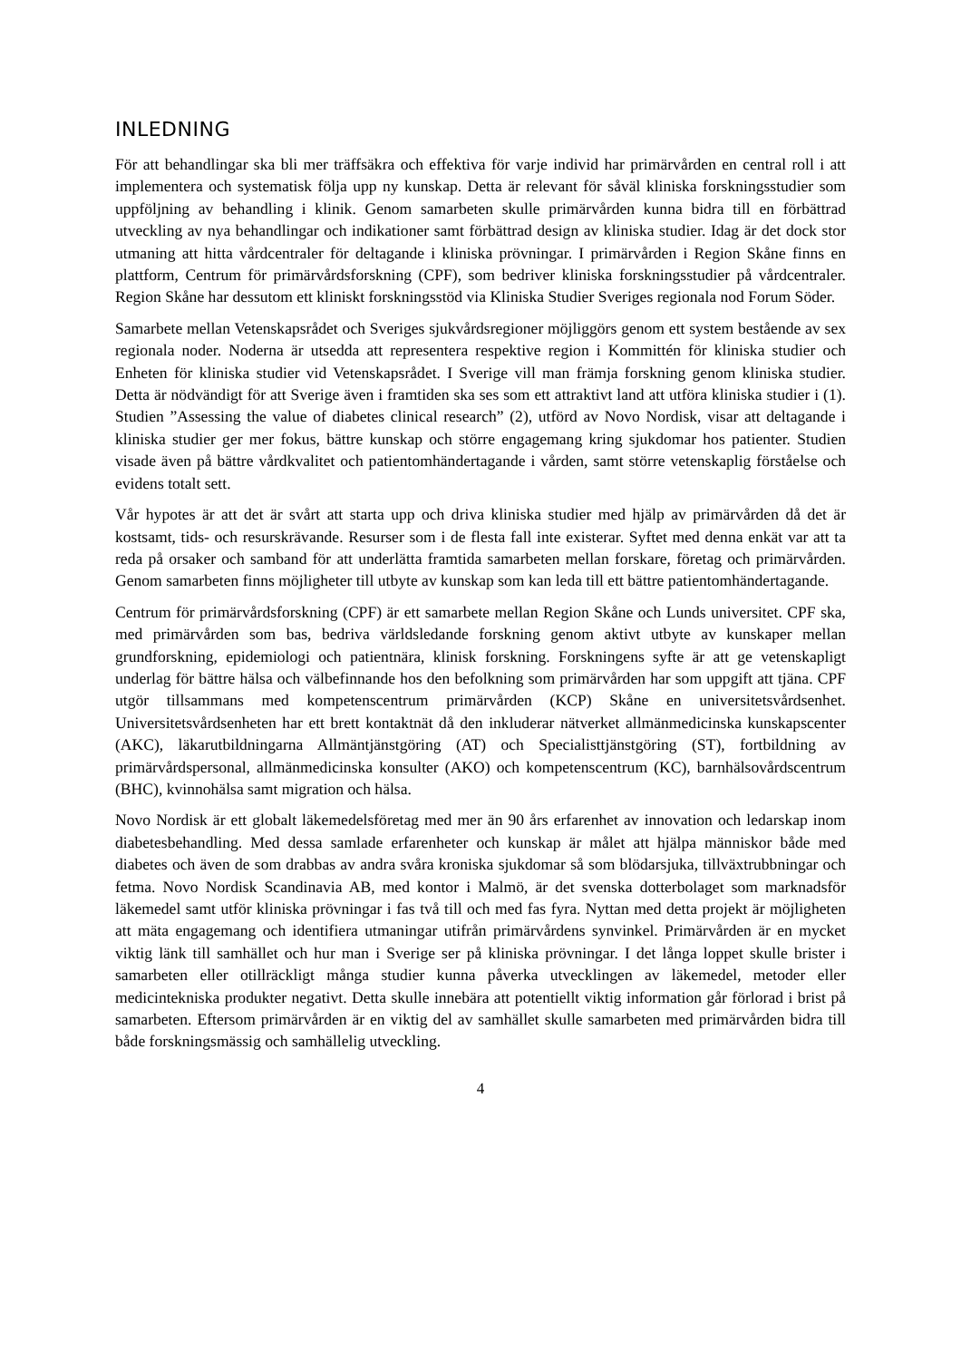INLEDNING
För att behandlingar ska bli mer träffsäkra och effektiva för varje individ har primärvården en central roll i att implementera och systematisk följa upp ny kunskap. Detta är relevant för såväl kliniska forskningsstudier som uppföljning av behandling i klinik. Genom samarbeten skulle primärvården kunna bidra till en förbättrad utveckling av nya behandlingar och indikationer samt förbättrad design av kliniska studier. Idag är det dock stor utmaning att hitta vårdcentraler för deltagande i kliniska prövningar. I primärvården i Region Skåne finns en plattform, Centrum för primärvårdsforskning (CPF), som bedriver kliniska forskningsstudier på vårdcentraler. Region Skåne har dessutom ett kliniskt forskningsstöd via Kliniska Studier Sveriges regionala nod Forum Söder.
Samarbete mellan Vetenskapsrådet och Sveriges sjukvårdsregioner möjliggörs genom ett system bestående av sex regionala noder. Noderna är utsedda att representera respektive region i Kommittén för kliniska studier och Enheten för kliniska studier vid Vetenskapsrådet. I Sverige vill man främja forskning genom kliniska studier. Detta är nödvändigt för att Sverige även i framtiden ska ses som ett attraktivt land att utföra kliniska studier i (1). Studien ”Assessing the value of diabetes clinical research” (2), utförd av Novo Nordisk, visar att deltagande i kliniska studier ger mer fokus, bättre kunskap och större engagemang kring sjukdomar hos patienter. Studien visade även på bättre vårdkvalitet och patientomhändertagande i vården, samt större vetenskaplig förståelse och evidens totalt sett.
Vår hypotes är att det är svårt att starta upp och driva kliniska studier med hjälp av primärvården då det är kostsamt, tids- och resurskrävande. Resurser som i de flesta fall inte existerar. Syftet med denna enkät var att ta reda på orsaker och samband för att underlätta framtida samarbeten mellan forskare, företag och primärvården. Genom samarbeten finns möjligheter till utbyte av kunskap som kan leda till ett bättre patientomhändertagande.
Centrum för primärvårdsforskning (CPF) är ett samarbete mellan Region Skåne och Lunds universitet. CPF ska, med primärvården som bas, bedriva världsledande forskning genom aktivt utbyte av kunskaper mellan grundforskning, epidemiologi och patientnära, klinisk forskning. Forskningens syfte är att ge vetenskapligt underlag för bättre hälsa och välbefinnande hos den befolkning som primärvården har som uppgift att tjäna. CPF utgör tillsammans med kompetenscentrum primärvården (KCP) Skåne en universitetsvårdsenhet. Universitetsvårdsenheten har ett brett kontaktnät då den inkluderar nätverket allmänmedicinska kunskapscenter (AKC), läkarutbildningarna Allmäntjänstgöring (AT) och Specialisttjänstgöring (ST), fortbildning av primärvårdspersonal, allmänmedicinska konsulter (AKO) och kompetenscentrum (KC), barnhälsovårdscentrum (BHC), kvinnohälsa samt migration och hälsa.
Novo Nordisk är ett globalt läkemedelsföretag med mer än 90 års erfarenhet av innovation och ledarskap inom diabetesbehandling. Med dessa samlade erfarenheter och kunskap är målet att hjälpa människor både med diabetes och även de som drabbas av andra svåra kroniska sjukdomar så som blödarsjuka, tillväxtrubbningar och fetma. Novo Nordisk Scandinavia AB, med kontor i Malmö, är det svenska dotterbolaget som marknadsför läkemedel samt utför kliniska prövningar i fas två till och med fas fyra. Nyttan med detta projekt är möjligheten att mäta engagemang och identifiera utmaningar utifrån primärvårdens synvinkel. Primärvården är en mycket viktig länk till samhället och hur man i Sverige ser på kliniska prövningar. I det långa loppet skulle brister i samarbeten eller otillräckligt många studier kunna påverka utvecklingen av läkemedel, metoder eller medicintekniska produkter negativt. Detta skulle innebära att potentiellt viktig information går förlorad i brist på samarbeten. Eftersom primärvården är en viktig del av samhället skulle samarbeten med primärvården bidra till både forskningsmässig och samhällelig utveckling.
4